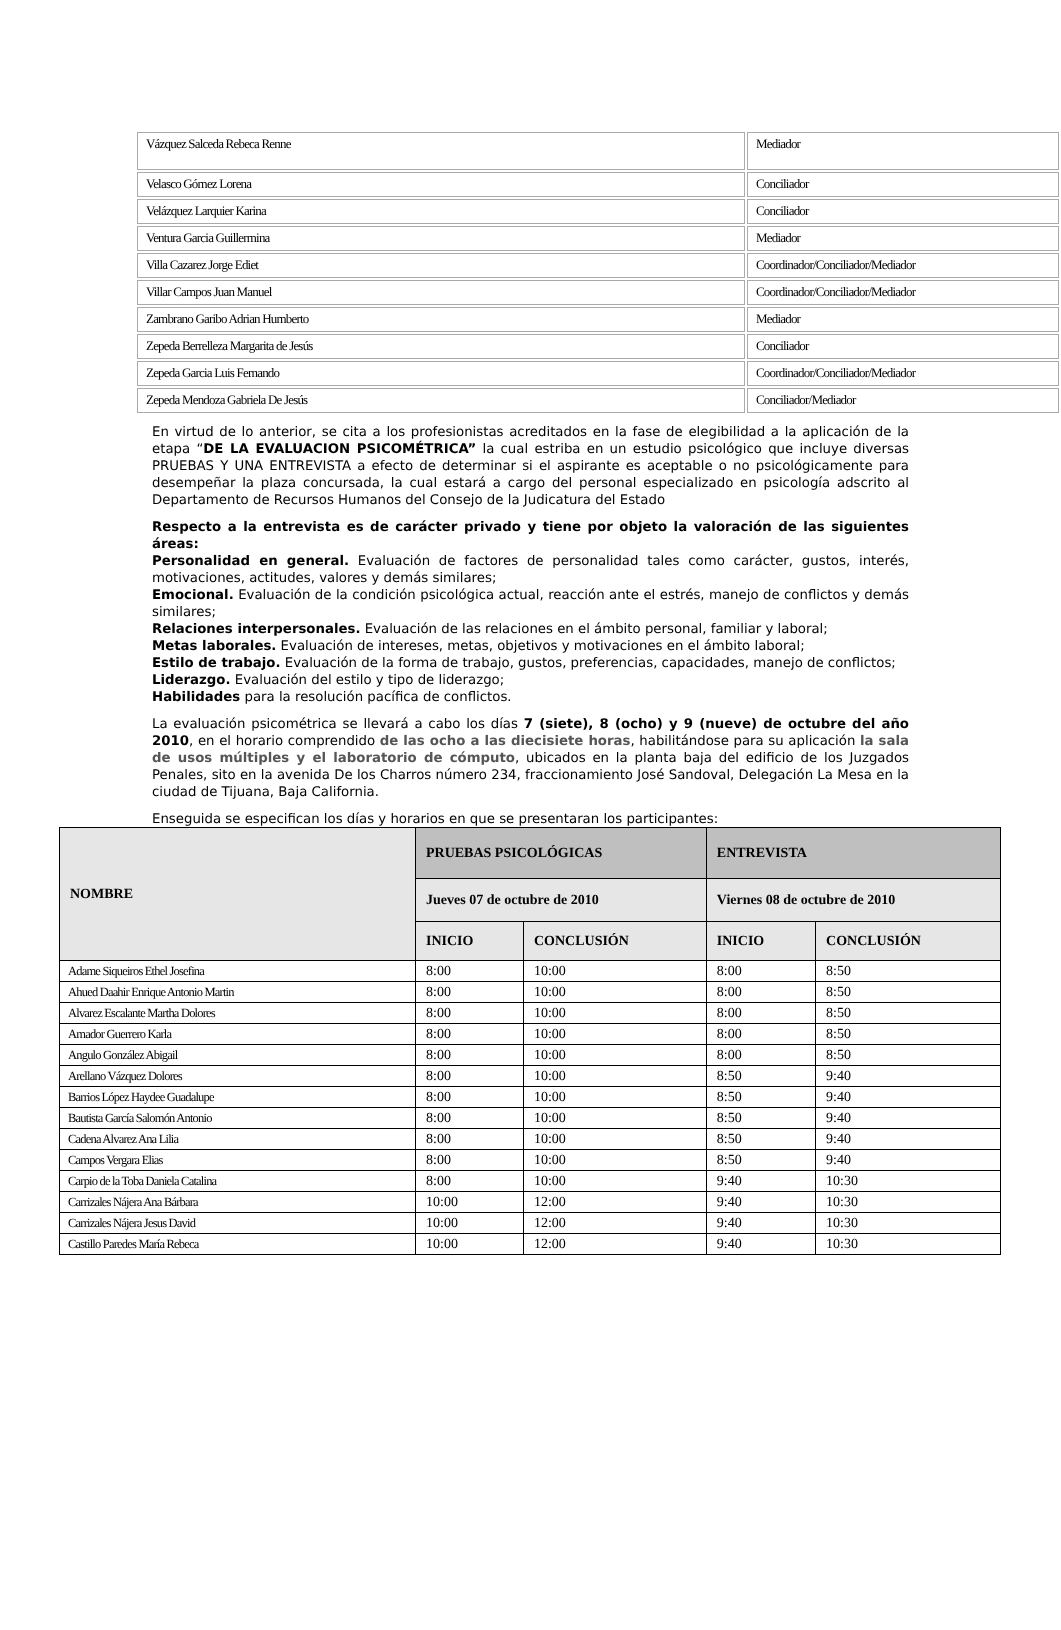| Vázquez Salceda Rebeca Renne | Mediador |
| Velasco Gómez Lorena | Conciliador |
| Velázquez Larquier Karina | Conciliador |
| Ventura Garcia Guillermina | Mediador |
| Villa Cazarez Jorge Ediet | Coordinador/Conciliador/Mediador |
| Villar Campos Juan Manuel | Coordinador/Conciliador/Mediador |
| Zambrano Garibo Adrian Humberto | Mediador |
| Zepeda Berrelleza Margarita de Jesús | Conciliador |
| Zepeda Garcia Luis Fernando | Coordinador/Conciliador/Mediador |
| Zepeda Mendoza Gabriela De Jesús | Conciliador/Mediador |
En virtud de lo anterior, se cita a los profesionistas acreditados en la fase de elegibilidad a la aplicación de la etapa “DE LA EVALUACION PSICOMÉTRICA” la cual estriba en un estudio psicológico que incluye diversas PRUEBAS Y UNA ENTREVISTA a efecto de determinar si el aspirante es aceptable o no psicológicamente para desempeñar la plaza concursada, la cual estará a cargo del personal especializado en psicología adscrito al Departamento de Recursos Humanos del Consejo de la Judicatura del Estado
Respecto a la entrevista es de carácter privado y tiene por objeto la valoración de las siguientes áreas:
Personalidad en general. Evaluación de factores de personalidad tales como carácter, gustos, interés, motivaciones, actitudes, valores y demás similares;
Emocional. Evaluación de la condición psicológica actual, reacción ante el estrés, manejo de conflictos y demás similares;
Relaciones interpersonales. Evaluación de las relaciones en el ámbito personal, familiar y laboral;
Metas laborales. Evaluación de intereses, metas, objetivos y motivaciones en el ámbito laboral;
Estilo de trabajo. Evaluación de la forma de trabajo, gustos, preferencias, capacidades, manejo de conflictos;
Liderazgo. Evaluación del estilo y tipo de liderazgo;
Habilidades para la resolución pacífica de conflictos.
La evaluación psicométrica se llevará a cabo los días 7 (siete), 8 (ocho) y 9 (nueve) de octubre del año 2010, en el horario comprendido de las ocho a las diecisiete horas, habilitándose para su aplicación la sala de usos múltiples y el laboratorio de cómputo, ubicados en la planta baja del edificio de los Juzgados Penales, sito en la avenida De los Charros número 234, fraccionamiento José Sandoval, Delegación La Mesa en la ciudad de Tijuana, Baja California.
Enseguida se especifican los días y horarios en que se presentaran los participantes:
| NOMBRE | PRUEBAS PSICOLÓGICAS | | ENTREVISTA | |
| --- | --- | --- | --- | --- |
| | Jueves 07 de octubre de 2010 | | Viernes 08 de octubre de 2010 | |
| | INICIO | CONCLUSIÓN | INICIO | CONCLUSIÓN |
| Adame Siqueiros Ethel Josefina | 8:00 | 10:00 | 8:00 | 8:50 |
| Ahued Daahir Enrique Antonio Martin | 8:00 | 10:00 | 8:00 | 8:50 |
| Alvarez Escalante Martha Dolores | 8:00 | 10:00 | 8:00 | 8:50 |
| Amador Guerrero Karla | 8:00 | 10:00 | 8:00 | 8:50 |
| Angulo González Abigail | 8:00 | 10:00 | 8:00 | 8:50 |
| Arellano Vázquez Dolores | 8:00 | 10:00 | 8:50 | 9:40 |
| Barrios López Haydee Guadalupe | 8:00 | 10:00 | 8:50 | 9:40 |
| Bautista García Salomón Antonio | 8:00 | 10:00 | 8:50 | 9:40 |
| Cadena Alvarez Ana Lilia | 8:00 | 10:00 | 8:50 | 9:40 |
| Campos Vergara Elias | 8:00 | 10:00 | 8:50 | 9:40 |
| Carpio de la Toba Daniela Catalina | 8:00 | 10:00 | 9:40 | 10:30 |
| Carrizales Nájera Ana Bárbara | 10:00 | 12:00 | 9:40 | 10:30 |
| Carrizales Nájera Jesus David | 10:00 | 12:00 | 9:40 | 10:30 |
| Castillo Paredes María Rebeca | 10:00 | 12:00 | 9:40 | 10:30 |